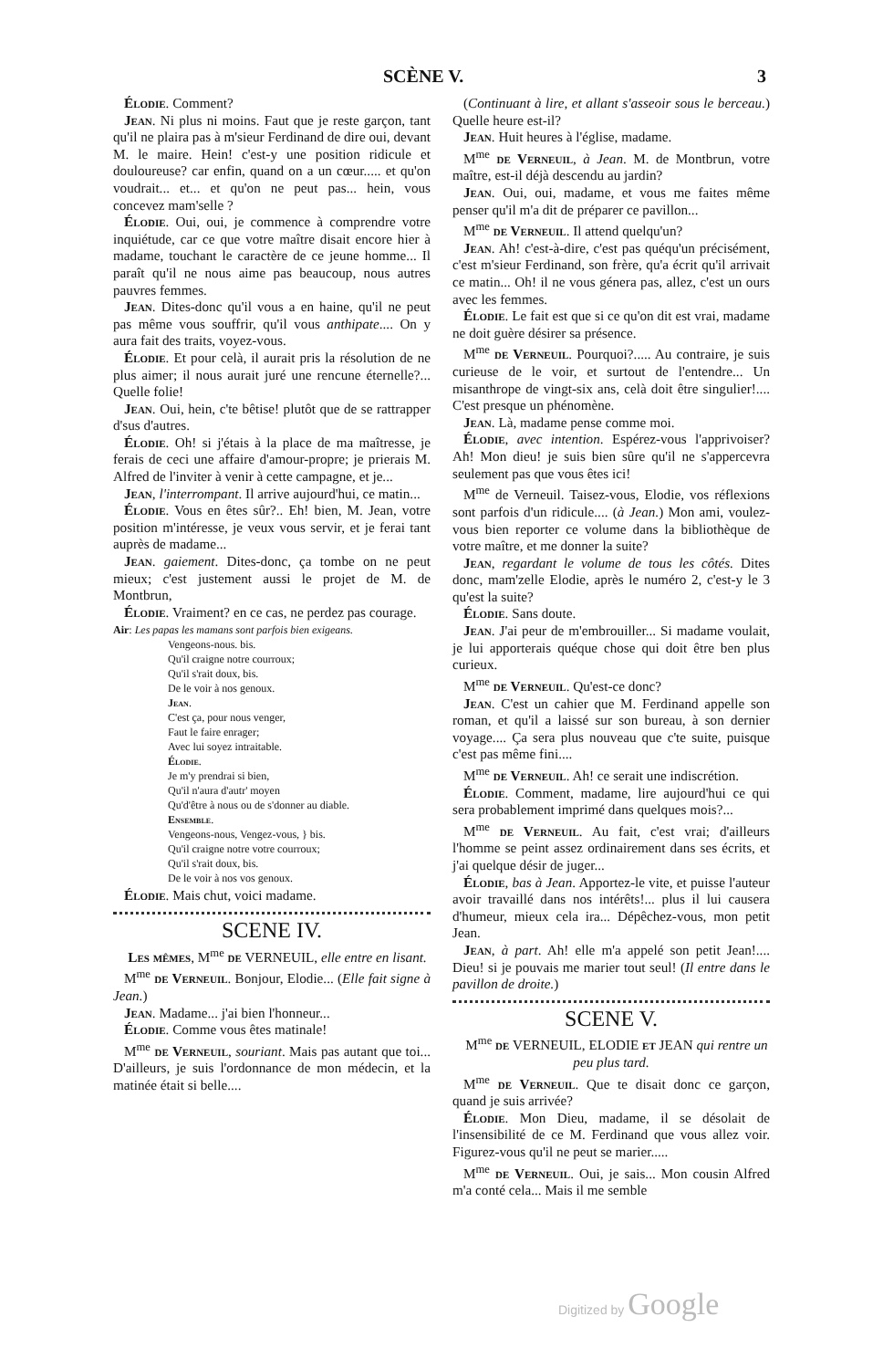SCÈNE V. 3
Élodie. Comment?
Jean. Ni plus ni moins. Faut que je reste garçon, tant qu'il ne plaira pas à m'sieur Ferdinand de dire oui, devant M. le maire. Hein! c'est-y une position ridicule et douloureuse? car enfin, quand on a un cœur..... et qu'on voudrait... et... et qu'on ne peut pas... hein, vous concevez mam'selle ?
Élodie. Oui, oui, je commence à comprendre votre inquiétude, car ce que votre maître disait encore hier à madame, touchant le caractère de ce jeune homme... Il paraît qu'il ne nous aime pas beaucoup, nous autres pauvres femmes.
Jean. Dites-donc qu'il vous a en haine, qu'il ne peut pas même vous souffrir, qu'il vous anthipate.... On y aura fait des traits, voyez-vous.
Élodie. Et pour celà, il aurait pris la résolution de ne plus aimer; il nous aurait juré une rencune éternelle?... Quelle folie!
Jean. Oui, hein, c'te bêtise! plutôt que de se rattrapper d'sus d'autres.
Élodie. Oh! si j'étais à la place de ma maîtresse, je ferais de ceci une affaire d'amour-propre; je prierais M. Alfred de l'inviter à venir à cette campagne, et je...
Jean, l'interrompant. Il arrive aujourd'hui, ce matin...
Élodie. Vous en êtes sûr?.. Eh! bien, M. Jean, votre position m'intéresse, je veux vous servir, et je ferai tant auprès de madame...
Jean. gaiement. Dites-donc, ça tombe on ne peut mieux; c'est justement aussi le projet de M. de Montbrun,
Élodie. Vraiment? en ce cas, ne perdez pas courage.
Air: Les papas les mamans sont parfois bien exigeans.
Vengeons-nous. bis.
Qu'il craigne notre courroux;
Qu'il s'rait doux, bis.
De le voir à nos genoux.
Jean.
C'est ça, pour nous venger,
Faut le faire enrager;
Avec lui soyez intraitable.
Élodie.
Je m'y prendrai si bien,
Qu'il n'aura d'autr' moyen
Qu'd'être à nous ou de s'donner au diable.
Ensemble.
Vengeons-nous, Vengez-vous, } bis.
Qu'il craigne notre votre courroux;
Qu'il s'rait doux, bis.
De le voir à nos vos genoux.
Élodie. Mais chut, voici madame.
SCENE IV.
Les mêmes, M<sup>me</sup> de VERNEUIL, elle entre en lisant.
M<sup>me</sup> de Verneuil. Bonjour, Elodie... (Elle fait signe à Jean.)
Jean. Madame... j'ai bien l'honneur...
Élodie. Comme vous êtes matinale!
M<sup>me</sup> de Verneuil, souriant. Mais pas autant que toi... D'ailleurs, je suis l'ordonnance de mon médecin, et la matinée était si belle....
(Continuant à lire, et allant s'asseoir sous le berceau.) Quelle heure est-il?
Jean. Huit heures à l'église, madame.
M<sup>me</sup> de Verneuil, à Jean. M. de Montbrun, votre maître, est-il déjà descendu au jardin?
Jean. Oui, oui, madame, et vous me faites même penser qu'il m'a dit de préparer ce pavillon...
M<sup>me</sup> de Verneuil. Il attend quelqu'un?
Jean. Ah! c'est-à-dire, c'est pas quéqu'un précisément, c'est m'sieur Ferdinand, son frère, qu'a écrit qu'il arrivait ce matin... Oh! il ne vous génera pas, allez, c'est un ours avec les femmes.
Élodie. Le fait est que si ce qu'on dit est vrai, madame ne doit guère désirer sa présence.
M<sup>me</sup> de Verneuil. Pourquoi?..... Au contraire, je suis curieuse de le voir, et surtout de l'entendre... Un misanthrope de vingt-six ans, celà doit être singulier!.... C'est presque un phénomène.
Jean. Là, madame pense comme moi.
Élodie, avec intention. Espérez-vous l'apprivoiser? Ah! Mon dieu! je suis bien sûre qu'il ne s'appercevra seulement pas que vous êtes ici!
M<sup>me</sup> de Verneuil. Taisez-vous, Elodie, vos réflexions sont parfois d'un ridicule.... (à Jean.) Mon ami, voulez-vous bien reporter ce volume dans la bibliothèque de votre maître, et me donner la suite?
Jean, regardant le volume de tous les côtés. Dites donc, mam'zelle Elodie, après le numéro 2, c'est-y le 3 qu'est la suite?
Élodie. Sans doute.
Jean. J'ai peur de m'embrouiller... Si madame voulait, je lui apporterais quéque chose qui doit être ben plus curieux.
M<sup>me</sup> de Verneuil. Qu'est-ce donc?
Jean. C'est un cahier que M. Ferdinand appelle son roman, et qu'il a laissé sur son bureau, à son dernier voyage.... Ça sera plus nouveau que c'te suite, puisque c'est pas même fini....
M<sup>me</sup> de Verneuil. Ah! ce serait une indiscrétion.
Élodie. Comment, madame, lire aujourd'hui ce qui sera probablement imprimé dans quelques mois?...
M<sup>me</sup> de Verneuil. Au fait, c'est vrai; d'ailleurs l'homme se peint assez ordinairement dans ses écrits, et j'ai quelque désir de juger...
Élodie, bas à Jean. Apportez-le vite, et puisse l'auteur avoir travaillé dans nos intérêts!... plus il lui causera d'humeur, mieux cela ira... Dépêchez-vous, mon petit Jean.
Jean, à part. Ah! elle m'a appelé son petit Jean!.... Dieu! si je pouvais me marier tout seul! (Il entre dans le pavillon de droite.)
SCENE V.
M<sup>me</sup> de VERNEUIL, ELODIE et JEAN qui rentre un peu plus tard.
M<sup>me</sup> de Verneuil. Que te disait donc ce garçon, quand je suis arrivée?
Élodie. Mon Dieu, madame, il se désolait de l'insensibilité de ce M. Ferdinand que vous allez voir. Figurez-vous qu'il ne peut se marier.....
M<sup>me</sup> de Verneuil. Oui, je sais... Mon cousin Alfred m'a conté cela... Mais il me semble
Digitized by Google